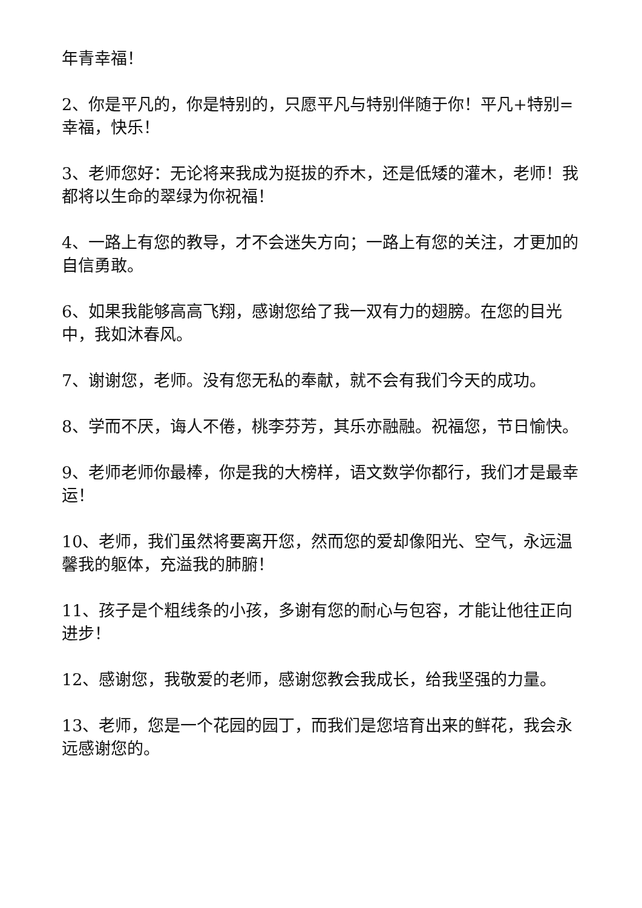年青幸福！
2、你是平凡的，你是特别的，只愿平凡与特别伴随于你！平凡+特别=幸福，快乐！
3、老师您好：无论将来我成为挺拔的乔木，还是低矮的灌木，老师！我都将以生命的翠绿为你祝福！
4、一路上有您的教导，才不会迷失方向；一路上有您的关注，才更加的自信勇敢。
6、如果我能够高高飞翔，感谢您给了我一双有力的翅膀。在您的目光中，我如沐春风。
7、谢谢您，老师。没有您无私的奉献，就不会有我们今天的成功。
8、学而不厌，诲人不倦，桃李芬芳，其乐亦融融。祝福您，节日愉快。
9、老师老师你最棒，你是我的大榜样，语文数学你都行，我们才是最幸运！
10、老师，我们虽然将要离开您，然而您的爱却像阳光、空气，永远温馨我的躯体，充溢我的肺腑！
11、孩子是个粗线条的小孩，多谢有您的耐心与包容，才能让他往正向进步！
12、感谢您，我敬爱的老师，感谢您教会我成长，给我坚强的力量。
13、老师，您是一个花园的园丁，而我们是您培育出来的鲜花，我会永远感谢您的。